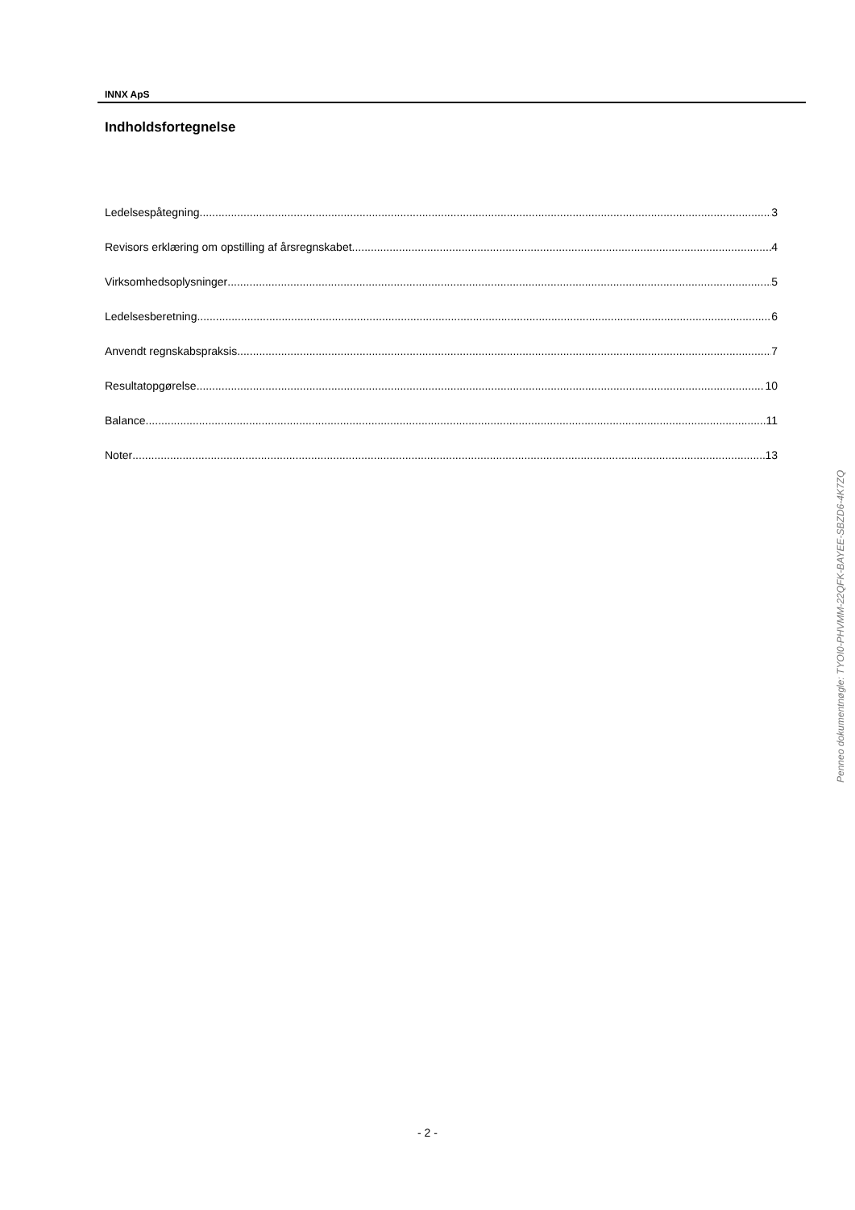INNX ApS
Indholdsfortegnelse
Ledelsespåtegning 3
Revisors erklæring om opstilling af årsregnskabet 4
Virksomhedsoplysninger 5
Ledelsesberetning 6
Anvendt regnskabspraksis 7
Resultatopgørelse 10
Balance 11
Noter 13
Penneo dokumentnøgle: TYOI0-PHVMM-22QFK-BAYEE-SBZD6-4K7ZQ
- 2 -